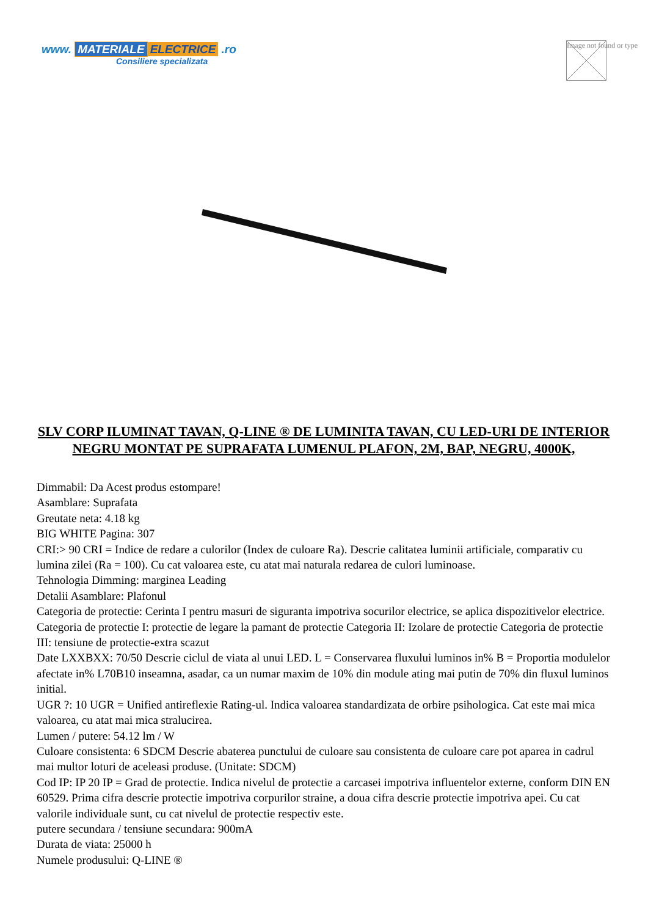www. MATERIALE ELECTRICE .ro
Consiliere specializata
Image not found or type
SLV CORP ILUMINAT TAVAN, Q-LINE ® DE LUMINITA TAVAN, CU LED-URI DE INTERIOR NEGRU MONTAT PE SUPRAFATA LUMENUL PLAFON, 2M, BAP, NEGRU, 4000K,
Dimmabil: Da Acest produs estompare!
Asamblare: Suprafata
Greutate neta: 4.18 kg
BIG WHITE Pagina: 307
CRI:> 90 CRI = Indice de redare a culorilor (Index de culoare Ra). Descrie calitatea luminii artificiale, comparativ cu lumina zilei (Ra = 100). Cu cat valoarea este, cu atat mai naturala redarea de culori luminoase.
Tehnologia Dimming: marginea Leading
Detalii Asamblare: Plafonul
Categoria de protectie: Cerinta I pentru masuri de siguranta impotriva socurilor electrice, se aplica dispozitivelor electrice. Categoria de protectie I: protectie de legare la pamant de protectie Categoria II: Izolare de protectie Categoria de protectie III: tensiune de protectie-extra scazut
Date LXXBXX: 70/50 Descrie ciclul de viata al unui LED. L = Conservarea fluxului luminos in% B = Proportia modulelor afectate in% L70B10 inseamna, asadar, ca un numar maxim de 10% din module ating mai putin de 70% din fluxul luminos initial.
UGR ?: 10 UGR = Unified antireflexie Rating-ul. Indica valoarea standardizata de orbire psihologica. Cat este mai mica valoarea, cu atat mai mica stralucirea.
Lumen / putere: 54.12 lm / W
Culoare consistenta: 6 SDCM Descrie abaterea punctului de culoare sau consistenta de culoare care pot aparea in cadrul mai multor loturi de aceleasi produse. (Unitate: SDCM)
Cod IP: IP 20 IP = Grad de protectie. Indica nivelul de protectie a carcasei impotriva influentelor externe, conform DIN EN 60529. Prima cifra descrie protectie impotriva corpurilor straine, a doua cifra descrie protectie impotriva apei. Cu cat valorile individuale sunt, cu cat nivelul de protectie respectiv este.
putere secundara / tensiune secundara: 900mA
Durata de viata: 25000 h
Numele produsului: Q-LINE ®